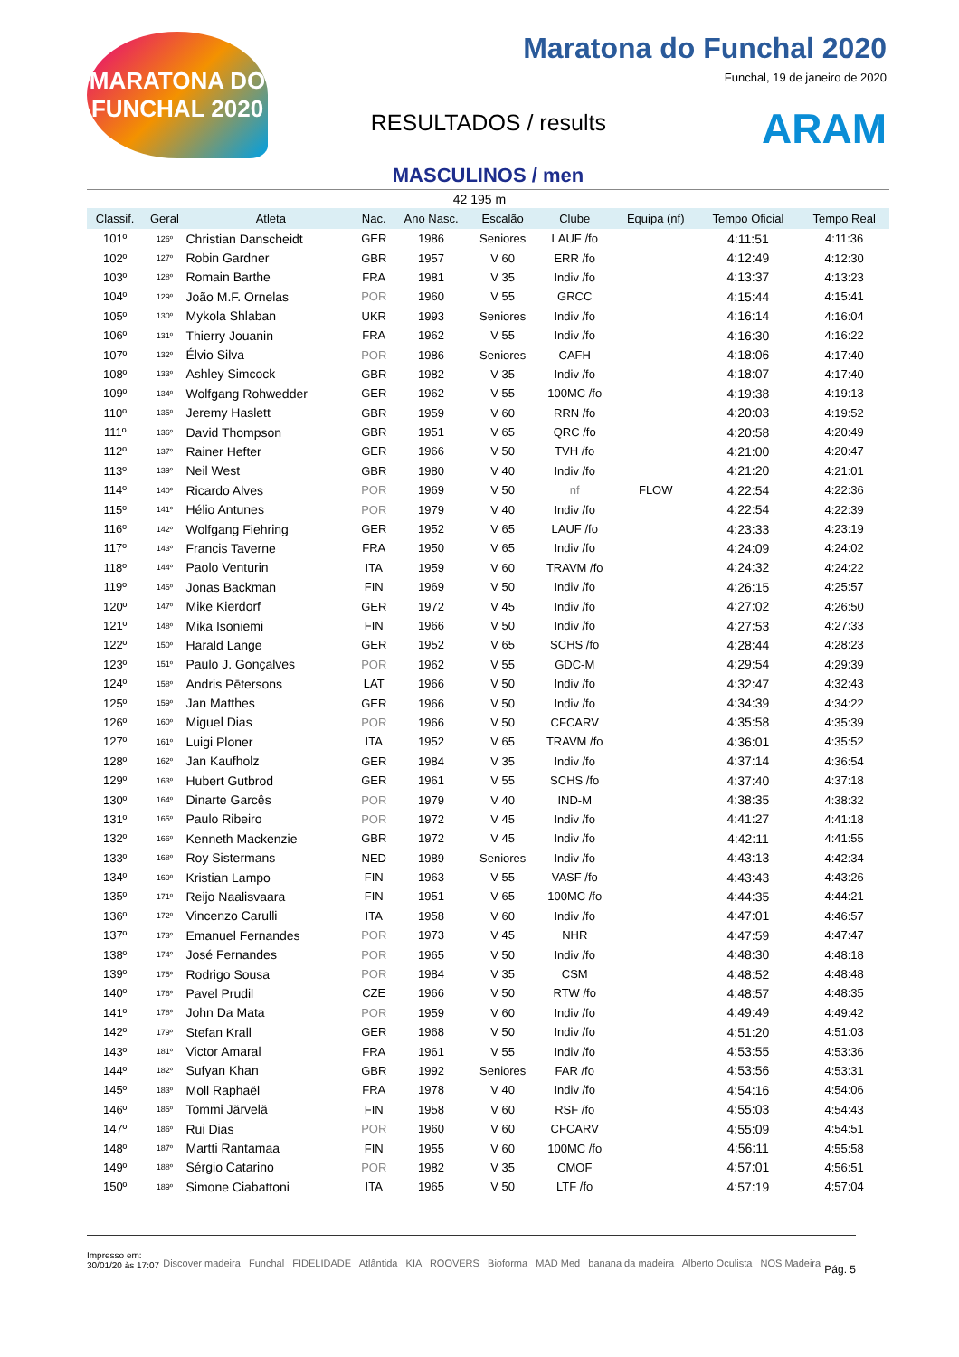MARATONA DO FUNCHAL 2020
Maratona do Funchal 2020
Funchal, 19 de janeiro de 2020
RESULTADOS / results ARAM
MASCULINOS / men
42 195 m
| Classif. | Geral | Atleta | Nac. | Ano Nasc. | Escalão | Clube | Equipa (nf) | Tempo Oficial | Tempo Real |
| --- | --- | --- | --- | --- | --- | --- | --- | --- | --- |
| 101º | 126º | Christian Danscheidt | GER | 1986 | Seniores | LAUF /fo | | 4:11:51 | 4:11:36 |
| 102º | 127º | Robin Gardner | GBR | 1957 | V 60 | ERR /fo | | 4:12:49 | 4:12:30 |
| 103º | 128º | Romain Barthe | FRA | 1981 | V 35 | Indiv /fo | | 4:13:37 | 4:13:23 |
| 104º | 129º | João M.F. Ornelas | POR | 1960 | V 55 | GRCC | | 4:15:44 | 4:15:41 |
| 105º | 130º | Mykola Shlaban | UKR | 1993 | Seniores | Indiv /fo | | 4:16:14 | 4:16:04 |
| 106º | 131º | Thierry Jouanin | FRA | 1962 | V 55 | Indiv /fo | | 4:16:30 | 4:16:22 |
| 107º | 132º | Élvio Silva | POR | 1986 | Seniores | CAFH | | 4:18:06 | 4:17:40 |
| 108º | 133º | Ashley Simcock | GBR | 1982 | V 35 | Indiv /fo | | 4:18:07 | 4:17:40 |
| 109º | 134º | Wolfgang Rohwedder | GER | 1962 | V 55 | 100MC /fo | | 4:19:38 | 4:19:13 |
| 110º | 135º | Jeremy Haslett | GBR | 1959 | V 60 | RRN /fo | | 4:20:03 | 4:19:52 |
| 111º | 136º | David Thompson | GBR | 1951 | V 65 | QRC /fo | | 4:20:58 | 4:20:49 |
| 112º | 137º | Rainer Hefter | GER | 1966 | V 50 | TVH /fo | | 4:21:00 | 4:20:47 |
| 113º | 139º | Neil West | GBR | 1980 | V 40 | Indiv /fo | | 4:21:20 | 4:21:01 |
| 114º | 140º | Ricardo Alves | POR | 1969 | V 50 | nf | FLOW | 4:22:54 | 4:22:36 |
| 115º | 141º | Hélio Antunes | POR | 1979 | V 40 | Indiv /fo | | 4:22:54 | 4:22:39 |
| 116º | 142º | Wolfgang Fiehring | GER | 1952 | V 65 | LAUF /fo | | 4:23:33 | 4:23:19 |
| 117º | 143º | Francis Taverne | FRA | 1950 | V 65 | Indiv /fo | | 4:24:09 | 4:24:02 |
| 118º | 144º | Paolo Venturin | ITA | 1959 | V 60 | TRAVM /fo | | 4:24:32 | 4:24:22 |
| 119º | 145º | Jonas Backman | FIN | 1969 | V 50 | Indiv /fo | | 4:26:15 | 4:25:57 |
| 120º | 147º | Mike Kierdorf | GER | 1972 | V 45 | Indiv /fo | | 4:27:02 | 4:26:50 |
| 121º | 148º | Mika Isoniemi | FIN | 1966 | V 50 | Indiv /fo | | 4:27:53 | 4:27:33 |
| 122º | 150º | Harald Lange | GER | 1952 | V 65 | SCHS /fo | | 4:28:44 | 4:28:23 |
| 123º | 151º | Paulo J. Gonçalves | POR | 1962 | V 55 | GDC-M | | 4:29:54 | 4:29:39 |
| 124º | 158º | Andris Pētersons | LAT | 1966 | V 50 | Indiv /fo | | 4:32:47 | 4:32:43 |
| 125º | 159º | Jan Matthes | GER | 1966 | V 50 | Indiv /fo | | 4:34:39 | 4:34:22 |
| 126º | 160º | Miguel Dias | POR | 1966 | V 50 | CFCARV | | 4:35:58 | 4:35:39 |
| 127º | 161º | Luigi Ploner | ITA | 1952 | V 65 | TRAVM /fo | | 4:36:01 | 4:35:52 |
| 128º | 162º | Jan Kaufholz | GER | 1984 | V 35 | Indiv /fo | | 4:37:14 | 4:36:54 |
| 129º | 163º | Hubert Gutbrod | GER | 1961 | V 55 | SCHS /fo | | 4:37:40 | 4:37:18 |
| 130º | 164º | Dinarte Garcês | POR | 1979 | V 40 | IND-M | | 4:38:35 | 4:38:32 |
| 131º | 165º | Paulo Ribeiro | POR | 1972 | V 45 | Indiv /fo | | 4:41:27 | 4:41:18 |
| 132º | 166º | Kenneth Mackenzie | GBR | 1972 | V 45 | Indiv /fo | | 4:42:11 | 4:41:55 |
| 133º | 168º | Roy Sistermans | NED | 1989 | Seniores | Indiv /fo | | 4:43:13 | 4:42:34 |
| 134º | 169º | Kristian Lampo | FIN | 1963 | V 55 | VASF /fo | | 4:43:43 | 4:43:26 |
| 135º | 171º | Reijo Naalisvaara | FIN | 1951 | V 65 | 100MC /fo | | 4:44:35 | 4:44:21 |
| 136º | 172º | Vincenzo Carulli | ITA | 1958 | V 60 | Indiv /fo | | 4:47:01 | 4:46:57 |
| 137º | 173º | Emanuel Fernandes | POR | 1973 | V 45 | NHR | | 4:47:59 | 4:47:47 |
| 138º | 174º | José Fernandes | POR | 1965 | V 50 | Indiv /fo | | 4:48:30 | 4:48:18 |
| 139º | 175º | Rodrigo Sousa | POR | 1984 | V 35 | CSM | | 4:48:52 | 4:48:48 |
| 140º | 176º | Pavel Prudil | CZE | 1966 | V 50 | RTW /fo | | 4:48:57 | 4:48:35 |
| 141º | 178º | John Da Mata | POR | 1959 | V 60 | Indiv /fo | | 4:49:49 | 4:49:42 |
| 142º | 179º | Stefan Krall | GER | 1968 | V 50 | Indiv /fo | | 4:51:20 | 4:51:03 |
| 143º | 181º | Victor Amaral | FRA | 1961 | V 55 | Indiv /fo | | 4:53:55 | 4:53:36 |
| 144º | 182º | Sufyan Khan | GBR | 1992 | Seniores | FAR /fo | | 4:53:56 | 4:53:31 |
| 145º | 183º | Moll Raphaël | FRA | 1978 | V 40 | Indiv /fo | | 4:54:16 | 4:54:06 |
| 146º | 185º | Tommi Järvelä | FIN | 1958 | V 60 | RSF /fo | | 4:55:03 | 4:54:43 |
| 147º | 186º | Rui Dias | POR | 1960 | V 60 | CFCARV | | 4:55:09 | 4:54:51 |
| 148º | 187º | Martti Rantamaa | FIN | 1955 | V 60 | 100MC /fo | | 4:56:11 | 4:55:58 |
| 149º | 188º | Sérgio Catarino | POR | 1982 | V 35 | CMOF | | 4:57:01 | 4:56:51 |
| 150º | 189º | Simone Ciabattoni | ITA | 1965 | V 50 | LTF /fo | | 4:57:19 | 4:57:04 |
Impresso em:
30/01/20 às 17:07
Discover madeira Funchal FIDELIDADE Atlântida KIA ROOVERS Bioforma MAD Med banana da madeira Alberto Oculista NOS Madeira
Pág. 5